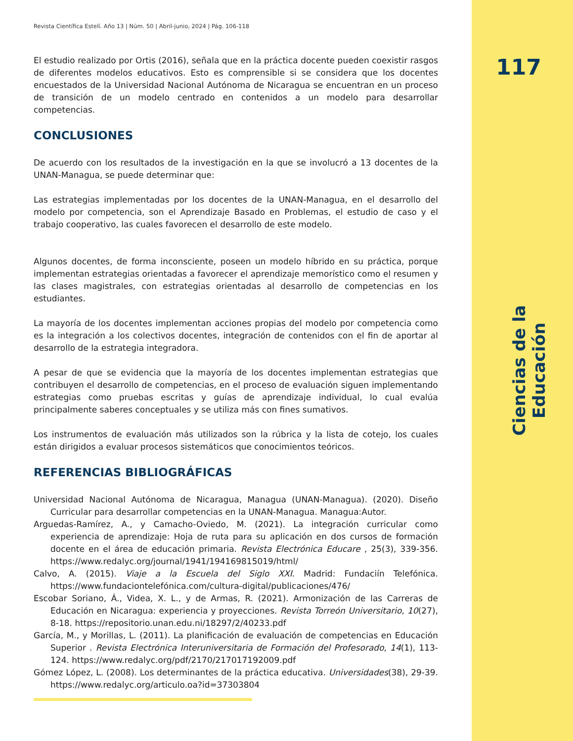Revista Científica Estelí. Año 13 | Núm. 50 | Abril-junio, 2024 | Pág. 106-118
El estudio realizado por Ortis (2016), señala que en la práctica docente pueden coexistir rasgos de diferentes modelos educativos. Esto es comprensible si se considera que los docentes encuestados de la Universidad Nacional Autónoma de Nicaragua se encuentran en un proceso de transición de un modelo centrado en contenidos a un modelo para desarrollar competencias.
CONCLUSIONES
De acuerdo con los resultados de la investigación en la que se involucró a 13 docentes de la UNAN-Managua, se puede determinar que:
Las estrategias implementadas por los docentes de la UNAN-Managua, en el desarrollo del modelo por competencia, son el Aprendizaje Basado en Problemas, el estudio de caso y el trabajo cooperativo, las cuales favorecen el desarrollo de este modelo.
Algunos docentes, de forma inconsciente, poseen un modelo híbrido en su práctica, porque implementan estrategias orientadas a favorecer el aprendizaje memorístico como el resumen y las clases magistrales, con estrategias orientadas al desarrollo de competencias en los estudiantes.
La mayoría de los docentes implementan acciones propias del modelo por competencia como es la integración a los colectivos docentes, integración de contenidos con el fin de aportar al desarrollo de la estrategia integradora.
A pesar de que se evidencia que la mayoría de los docentes implementan estrategias que contribuyen el desarrollo de competencias, en el proceso de evaluación siguen implementando estrategias como pruebas escritas y guías de aprendizaje individual, lo cual evalúa principalmente saberes conceptuales y se utiliza más con fines sumativos.
Los instrumentos de evaluación más utilizados son la rúbrica y la lista de cotejo, los cuales están dirigidos a evaluar procesos sistemáticos que conocimientos teóricos.
REFERENCIAS BIBLIOGRÁFICAS
Universidad Nacional Autónoma de Nicaragua, Managua (UNAN-Managua). (2020). Diseño Curricular para desarrollar competencias en la UNAN-Managua. Managua:Autor.
Arguedas-Ramírez, A., y Camacho-Oviedo, M. (2021). La integración curricular como experiencia de aprendizaje: Hoja de ruta para su aplicación en dos cursos de formación docente en el área de educación primaria. Revista Electrónica Educare , 25(3), 339-356. https://www.redalyc.org/journal/1941/194169815019/html/
Calvo, A. (2015). Viaje a la Escuela del Siglo XXI. Madrid: Fundaciín Telefónica. https://www.fundaciontelefónica.com/cultura-digital/publicaciones/476/
Escobar Soriano, Á., Videa, X. L., y de Armas, R. (2021). Armonización de las Carreras de Educación en Nicaragua: experiencia y proyecciones. Revista Torreón Universitario, 10(27), 8-18. https://repositorio.unan.edu.ni/18297/2/40233.pdf
García, M., y Morillas, L. (2011). La planificación de evaluación de competencias en Educación Superior . Revista Electrónica Interuniversitaria de Formación del Profesorado, 14(1), 113-124. https://www.redalyc.org/pdf/2170/217017192009.pdf
Gómez López, L. (2008). Los determinantes de la práctica educativa. Universidades(38), 29-39. https://www.redalyc.org/articulo.oa?id=37303804
117
Ciencias de la Educación